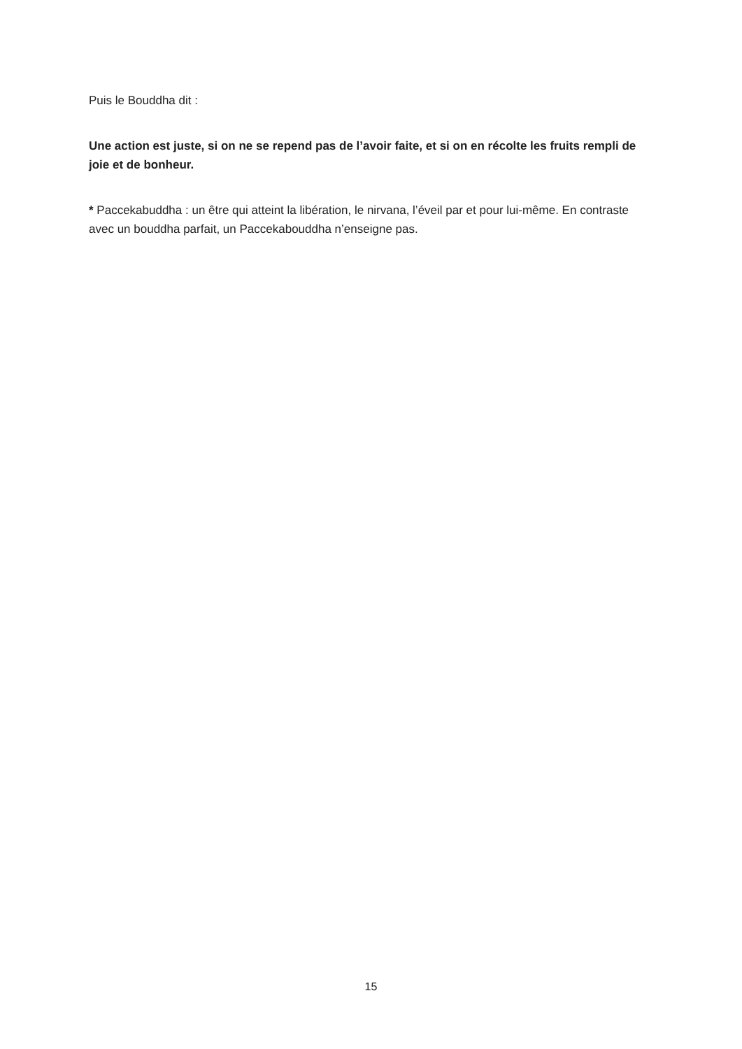Puis le Bouddha dit :
Une action est juste, si on ne se repend pas de l’avoir faite, et si on en récolte les fruits rempli de joie et de bonheur.
* Paccekabuddha : un être qui atteint la libération, le nirvana, l’éveil par et pour lui-même. En contraste avec un bouddha parfait, un Paccekabouddha n’enseigne pas.
15